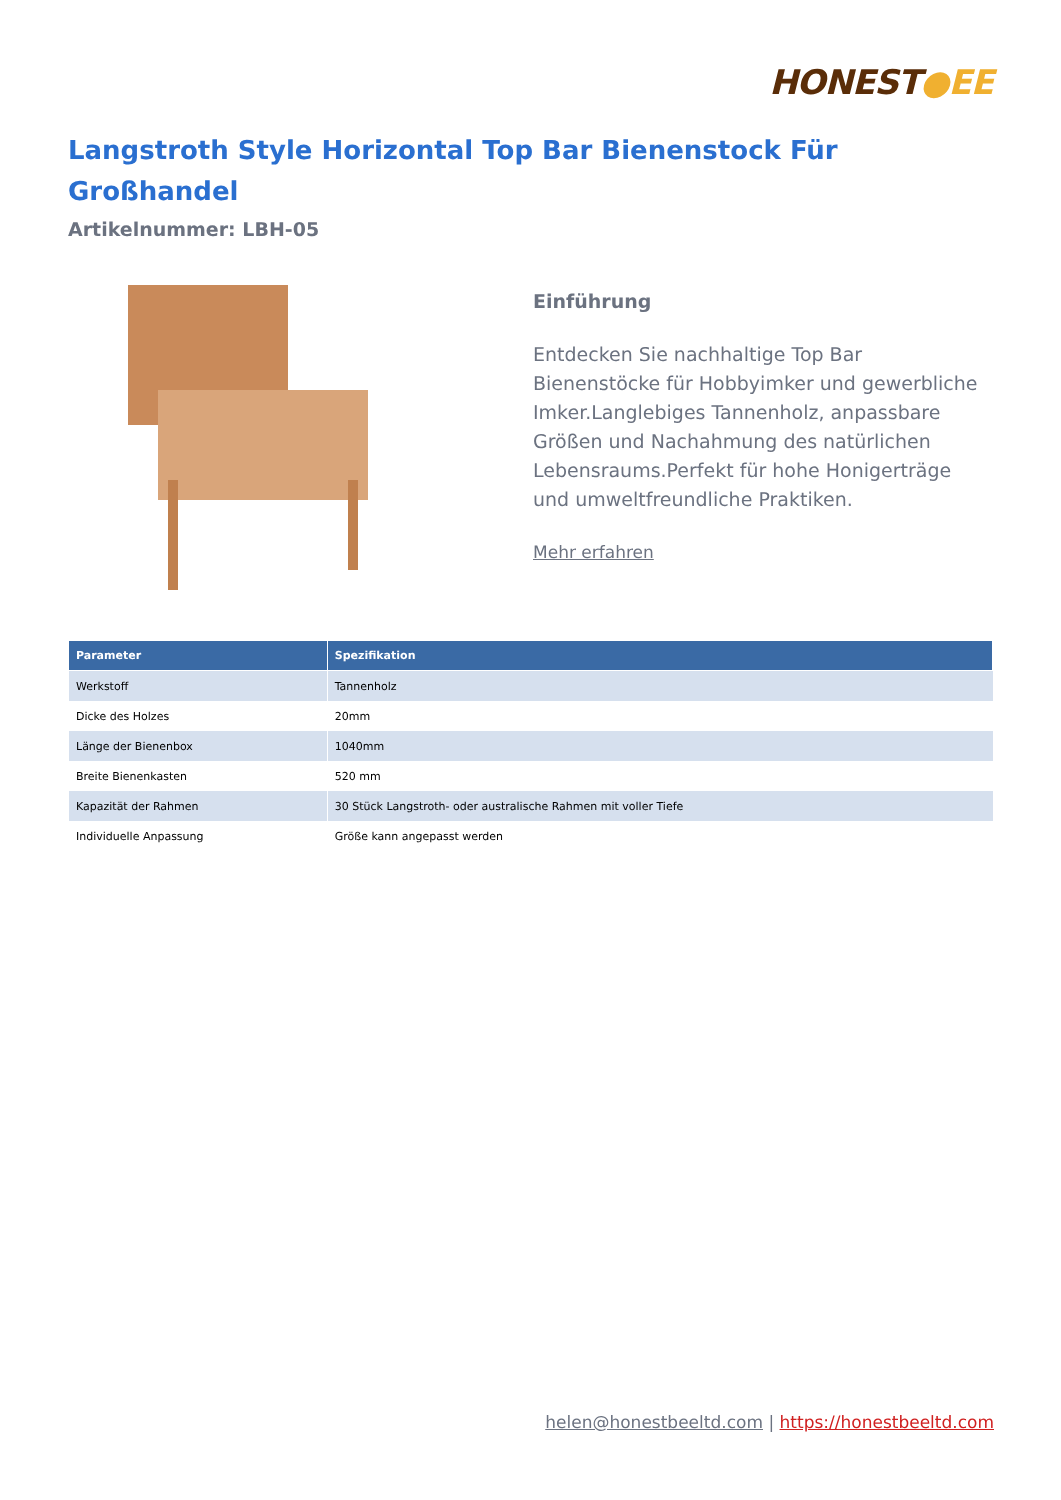HONEST●EE
Langstroth Style Horizontal Top Bar Bienenstock Für Großhandel
Artikelnummer: LBH-05
Einführung
Entdecken Sie nachhaltige Top Bar Bienenstöcke für Hobbyimker und gewerbliche Imker.Langlebiges Tannenholz, anpassbare Größen und Nachahmung des natürlichen Lebensraums.Perfekt für hohe Honigerträge und umweltfreundliche Praktiken.
Mehr erfahren
| Parameter | Spezifikation |
| --- | --- |
| Werkstoff | Tannenholz |
| Dicke des Holzes | 20mm |
| Länge der Bienenbox | 1040mm |
| Breite Bienenkasten | 520 mm |
| Kapazität der Rahmen | 30 Stück Langstroth- oder australische Rahmen mit voller Tiefe |
| Individuelle Anpassung | Größe kann angepasst werden |
helen@honestbeeltd.com | https://honestbeeltd.com